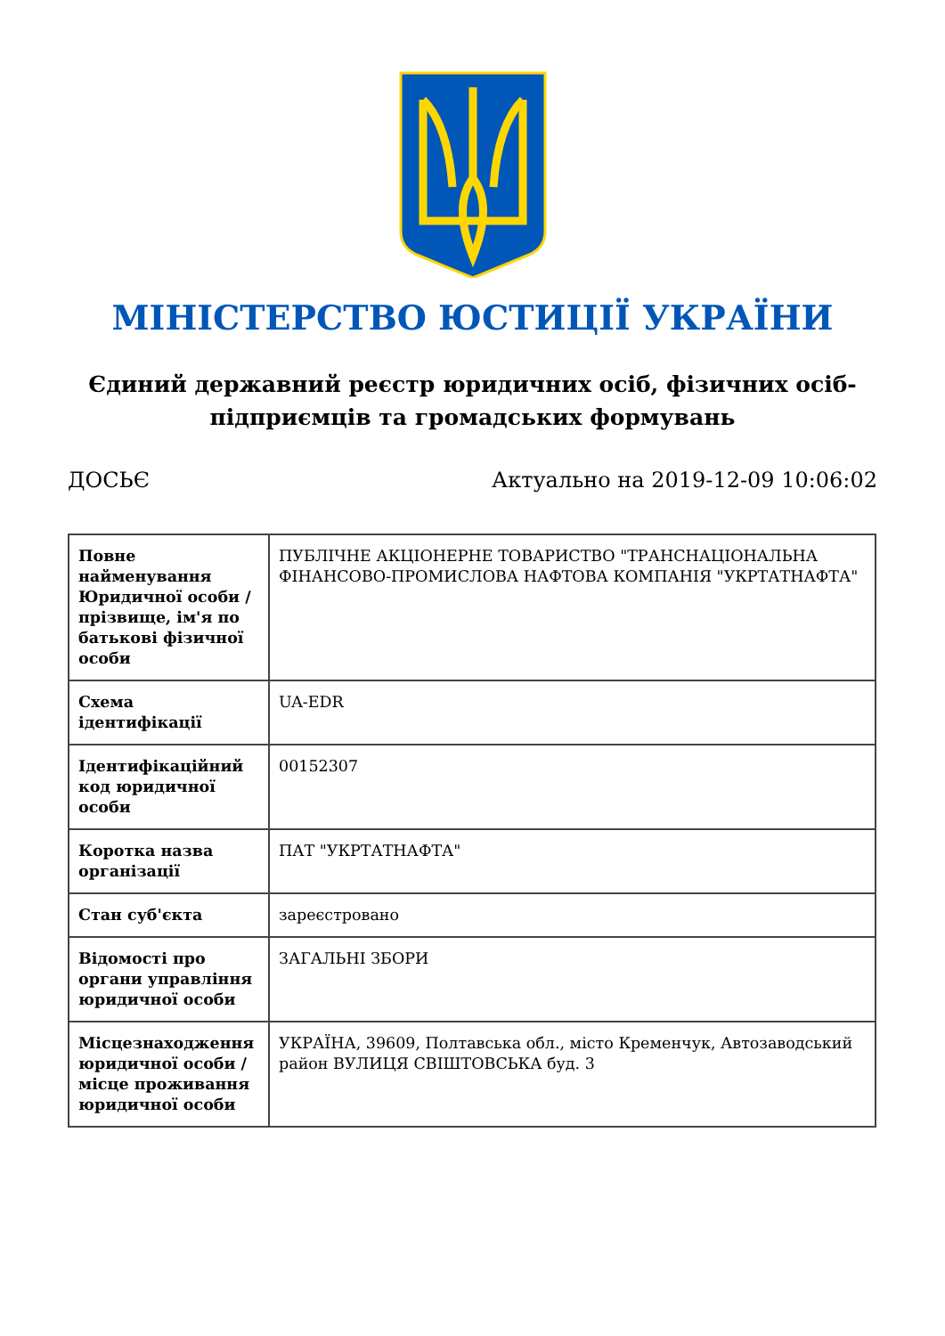МІНІСТЕРСТВО ЮСТИЦІЇ УКРАЇНИ
Єдиний державний реєстр юридичних осіб, фізичних осіб-підприємців та громадських формувань
ДОСЬЄ Актуально на 2019-12-09 10:06:02
| Повне найменування Юридичної особи / прізвище, ім'я по батькові фізичної особи | ПУБЛІЧНЕ АКЦІОНЕРНЕ ТОВАРИСТВО "ТРАНСНАЦІОНАЛЬНА ФІНАНСОВО-ПРОМИСЛОВА НАФТОВА КОМПАНІЯ "УКРТАТНАФТА" |
| Схема ідентифікації | UA-EDR |
| Ідентифікаційний код юридичної особи | 00152307 |
| Коротка назва організації | ПАТ "УКРТАТНАФТА" |
| Стан суб'єкта | зареєстровано |
| Відомості про органи управління юридичної особи | ЗАГАЛЬНІ ЗБОРИ |
| Місцезнаходження юридичної особи / місце проживання юридичної особи | УКРАЇНА, 39609, Полтавська обл., місто Кременчук, Автозаводський район ВУЛИЦЯ СВІШТОВСЬКА буд. 3 |